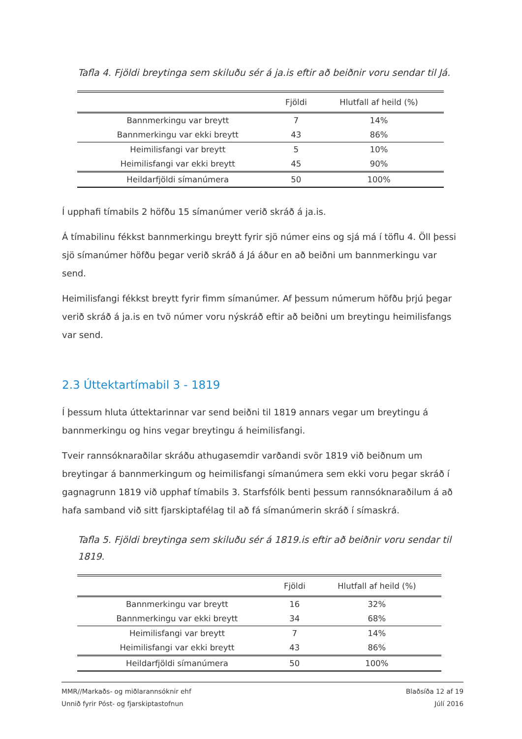Tafla 4. Fjöldi breytinga sem skiluðu sér á ja.is eftir að beiðnir voru sendar til Já.
| | Fjöldi | Hlutfall af heild (%) |
| --- | --- | --- |
| Bannmerkingu var breytt | 7 | 14% |
| Bannmerkingu var ekki breytt | 43 | 86% |
| Heimilisfangi var breytt | 5 | 10% |
| Heimilisfangi var ekki breytt | 45 | 90% |
| Heildarfjöldi símanúmera | 50 | 100% |
Í upphafi tímabils 2 höfðu 15 símanúmer verið skráð á ja.is.
Á tímabilinu fékkst bannmerkingu breytt fyrir sjö númer eins og sjá má í töflu 4. Öll þessi sjö símanúmer höfðu þegar verið skráð á Já áður en að beiðni um bannmerkingu var send.
Heimilisfangi fékkst breytt fyrir fimm símanúmer. Af þessum númerum höfðu þrjú þegar verið skráð á ja.is en tvö númer voru nýskráð eftir að beiðni um breytingu heimilisfangs var send.
2.3 Úttektartímabil 3 - 1819
Í þessum hluta úttektarinnar var send beiðni til 1819 annars vegar um breytingu á bannmerkingu og hins vegar breytingu á heimilisfangi.
Tveir rannsóknaraðilar skráðu athugasemdir varðandi svör 1819 við beiðnum um breytingar á bannmerkingum og heimilisfangi símanúmera sem ekki voru þegar skráð í gagnagrunn 1819 við upphaf tímabils 3. Starfsfólk benti þessum rannsóknaraðilum á að hafa samband við sitt fjarskiptafélag til að fá símanúmerin skráð í símaskrá.
Tafla 5. Fjöldi breytinga sem skiluðu sér á 1819.is eftir að beiðnir voru sendar til 1819.
| | Fjöldi | Hlutfall af heild (%) |
| --- | --- | --- |
| Bannmerkingu var breytt | 16 | 32% |
| Bannmerkingu var ekki breytt | 34 | 68% |
| Heimilisfangi var breytt | 7 | 14% |
| Heimilisfangi var ekki breytt | 43 | 86% |
| Heildarfjöldi símanúmera | 50 | 100% |
MMR//Markaðs- og miðlarannsóknir ehf Blaðsíða 12 af 19
Unnið fyrir Póst- og fjarskiptastofnun Júlí 2016